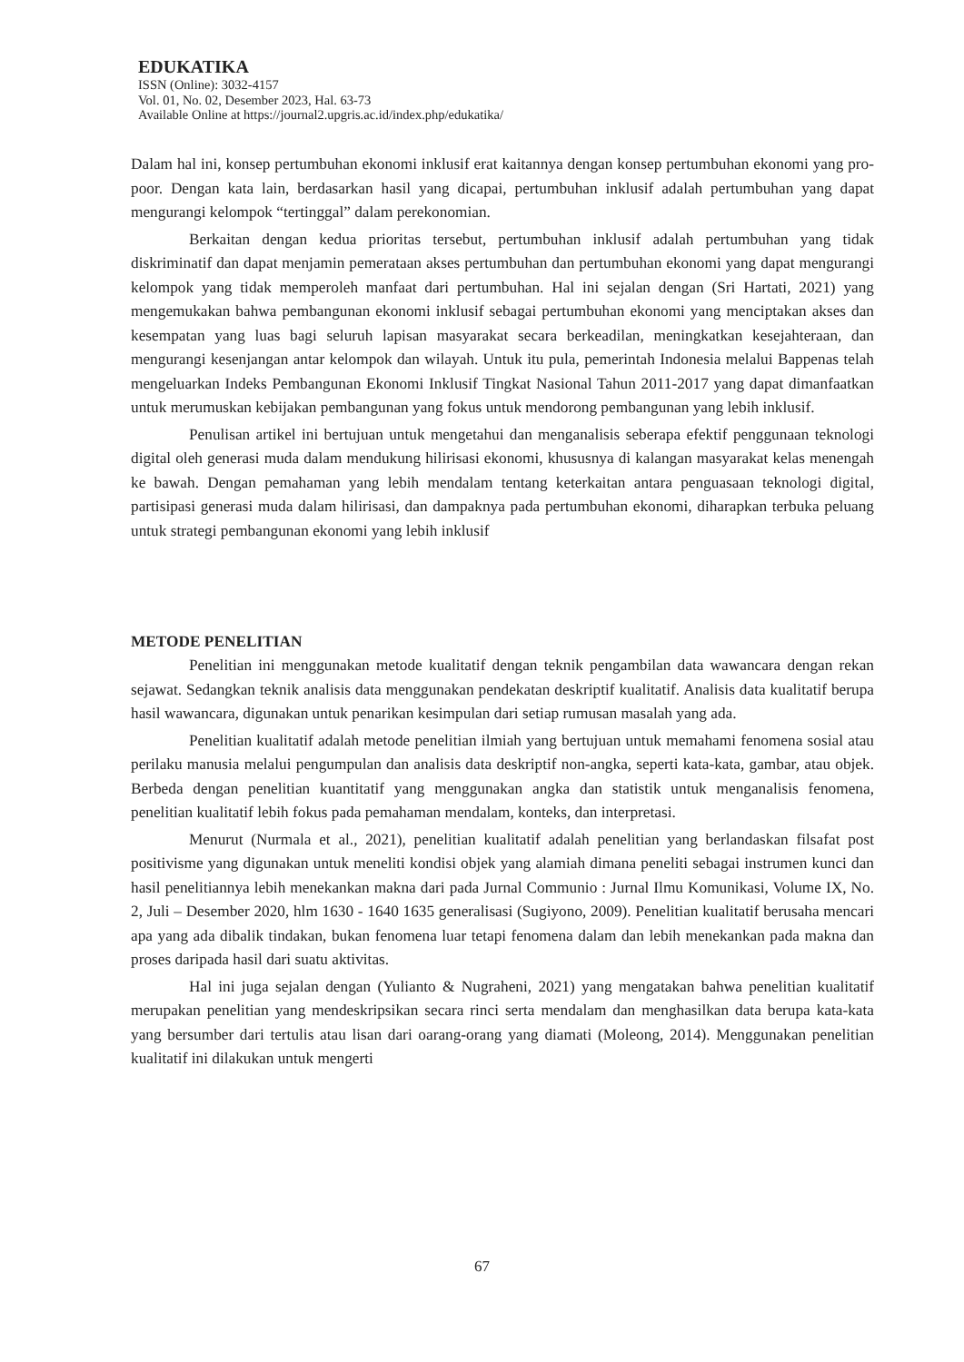EDUKATIKA
ISSN (Online): 3032-4157
Vol. 01, No. 02, Desember 2023, Hal. 63-73
Available Online at https://journal2.upgris.ac.id/index.php/edukatika/
Dalam hal ini, konsep pertumbuhan ekonomi inklusif erat kaitannya dengan konsep pertumbuhan ekonomi yang pro-poor. Dengan kata lain, berdasarkan hasil yang dicapai, pertumbuhan inklusif adalah pertumbuhan yang dapat mengurangi kelompok “tertinggal” dalam perekonomian.
Berkaitan dengan kedua prioritas tersebut, pertumbuhan inklusif adalah pertumbuhan yang tidak diskriminatif dan dapat menjamin pemerataan akses pertumbuhan dan pertumbuhan ekonomi yang dapat mengurangi kelompok yang tidak memperoleh manfaat dari pertumbuhan. Hal ini sejalan dengan (Sri Hartati, 2021) yang mengemukakan bahwa pembangunan ekonomi inklusif sebagai pertumbuhan ekonomi yang menciptakan akses dan kesempatan yang luas bagi seluruh lapisan masyarakat secara berkeadilan, meningkatkan kesejahteraan, dan mengurangi kesenjangan antar kelompok dan wilayah. Untuk itu pula, pemerintah Indonesia melalui Bappenas telah mengeluarkan Indeks Pembangunan Ekonomi Inklusif Tingkat Nasional Tahun 2011-2017 yang dapat dimanfaatkan untuk merumuskan kebijakan pembangunan yang fokus untuk mendorong pembangunan yang lebih inklusif.
Penulisan artikel ini bertujuan untuk mengetahui dan menganalisis seberapa efektif penggunaan teknologi digital oleh generasi muda dalam mendukung hilirisasi ekonomi, khususnya di kalangan masyarakat kelas menengah ke bawah. Dengan pemahaman yang lebih mendalam tentang keterkaitan antara penguasaan teknologi digital, partisipasi generasi muda dalam hilirisasi, dan dampaknya pada pertumbuhan ekonomi, diharapkan terbuka peluang untuk strategi pembangunan ekonomi yang lebih inklusif
METODE PENELITIAN
Penelitian ini menggunakan metode kualitatif dengan teknik pengambilan data wawancara dengan rekan sejawat. Sedangkan teknik analisis data menggunakan pendekatan deskriptif kualitatif. Analisis data kualitatif berupa hasil wawancara, digunakan untuk penarikan kesimpulan dari setiap rumusan masalah yang ada.
Penelitian kualitatif adalah metode penelitian ilmiah yang bertujuan untuk memahami fenomena sosial atau perilaku manusia melalui pengumpulan dan analisis data deskriptif non-angka, seperti kata-kata, gambar, atau objek. Berbeda dengan penelitian kuantitatif yang menggunakan angka dan statistik untuk menganalisis fenomena, penelitian kualitatif lebih fokus pada pemahaman mendalam, konteks, dan interpretasi.
Menurut (Nurmala et al., 2021), penelitian kualitatif adalah penelitian yang berlandaskan filsafat post positivisme yang digunakan untuk meneliti kondisi objek yang alamiah dimana peneliti sebagai instrumen kunci dan hasil penelitiannya lebih menekankan makna dari pada Jurnal Communio : Jurnal Ilmu Komunikasi, Volume IX, No. 2, Juli – Desember 2020, hlm 1630 - 1640 1635 generalisasi (Sugiyono, 2009). Penelitian kualitatif berusaha mencari apa yang ada dibalik tindakan, bukan fenomena luar tetapi fenomena dalam dan lebih menekankan pada makna dan proses daripada hasil dari suatu aktivitas.
Hal ini juga sejalan dengan (Yulianto & Nugraheni, 2021) yang mengatakan bahwa penelitian kualitatif merupakan penelitian yang mendeskripsikan secara rinci serta mendalam dan menghasilkan data berupa kata-kata yang bersumber dari tertulis atau lisan dari oarang-orang yang diamati (Moleong, 2014). Menggunakan penelitian kualitatif ini dilakukan untuk mengerti
67